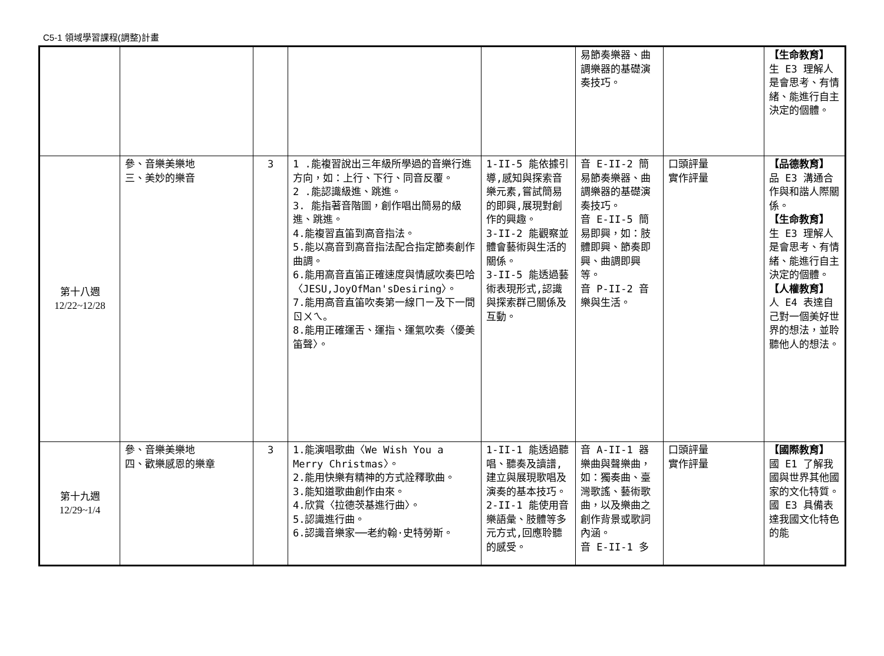C5-1 領域學習課程(調整)計畫
| | | | | | 易節奏樂器、曲調樂器的基礎演奏技巧。 | | 【生命教育】 生 E3 理解人是會思考、有情緒、能進行自主決定的個體。 |
| 第十八週 12/22~12/28 | 參、音樂美樂地 三、美妙的樂音 | 3 | 1 .能複習說出三年級所學過的音樂行進方向，如：上行、下行、同音反覆。 2 .能認識級進、跳進。 3. 能指著音階圖，創作唱出簡易的級進、跳進。 4.能複習直笛到高音指法。 5.能以高音到高音指法配合指定節奏創作曲調。 6.能用高音直笛正確速度與情感吹奏巴哈〈JESU,JoyOfMan'sDesiring〉。 7.能用高音直笛吹奏第一線ㄇㄧ及下一間ㄖㄨㄟ。 8.能用正確運舌、運指、運氣吹奏〈優美笛聲〉。 | 1-II-5 能依據引導,感知與探索音樂元素,嘗試簡易的即興,展現對創作的興趣。 3-II-2 能觀察並體會藝術與生活的關係。 3-II-5 能透過藝術表現形式,認識與探索群己關係及互動。 | 音 E-II-2 簡易節奏樂器、曲調樂器的基礎演奏技巧。 音 E-II-5 簡易即興，如：肢體即興、節奏即興、曲調即興等。 音 P-II-2 音樂與生活。 | 口頭評量 實作評量 | 【品德教育】 品 E3 溝通合作與和諧人際關係。 【生命教育】 生 E3 理解人是會思考、有情緒、能進行自主決定的個體。 【人權教育】 人 E4 表達自己對一個美好世界的想法，並聆聽他人的想法。 |
| 第十九週 12/29~1/4 | 參、音樂美樂地 四、歡樂感恩的樂章 | 3 | 1.能演唱歌曲〈We Wish You a Merry Christmas〉。 2.能用快樂有精神的方式詮釋歌曲。 3.能知道歌曲創作由來。 4.欣賞〈拉德茨基進行曲〉。 5.認識進行曲。 6.認識音樂家──老約翰·史特勞斯。 | 1-II-1 能透過聽唱、聽奏及讀譜,建立與展現歌唱及演奏的基本技巧。 2-II-1 能使用音樂語彙、肢體等多元方式,回應聆聽的感受。 | 音 A-II-1 器樂曲與聲樂曲，如：獨奏曲、臺灣歌謠、藝術歌曲，以及樂曲之創作背景或歌詞內涵。 音 E-II-1 多 | 口頭評量 實作評量 | 【國際教育】 國 E1 了解我國與世界其他國家的文化特質。 國 E3 具備表達我國文化特色的能 |